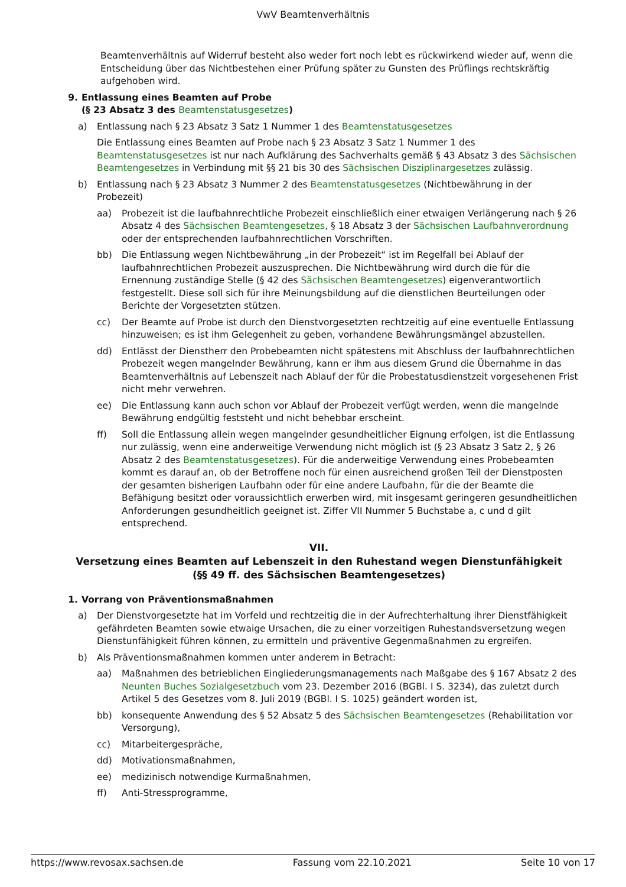VwV Beamtenverhältnis
Beamtenverhältnis auf Widerruf besteht also weder fort noch lebt es rückwirkend wieder auf, wenn die Entscheidung über das Nichtbestehen einer Prüfung später zu Gunsten des Prüflings rechtskräftig aufgehoben wird.
9. Entlassung eines Beamten auf Probe
(§ 23 Absatz 3 des Beamtenstatusgesetzes)
a) Entlassung nach § 23 Absatz 3 Satz 1 Nummer 1 des Beamtenstatusgesetzes
Die Entlassung eines Beamten auf Probe nach § 23 Absatz 3 Satz 1 Nummer 1 des Beamtenstatusgesetzes ist nur nach Aufklärung des Sachverhalts gemäß § 43 Absatz 3 des Sächsischen Beamtengesetzes in Verbindung mit §§ 21 bis 30 des Sächsischen Disziplinargesetzes zulässig.
b) Entlassung nach § 23 Absatz 3 Nummer 2 des Beamtenstatusgesetzes (Nichtbewährung in der Probezeit)
aa) Probezeit ist die laufbahnrechtliche Probezeit einschließlich einer etwaigen Verlängerung nach § 26 Absatz 4 des Sächsischen Beamtengesetzes, § 18 Absatz 3 der Sächsischen Laufbahnverordnung oder der entsprechenden laufbahnrechtlichen Vorschriften.
bb) Die Entlassung wegen Nichtbewährung „in der Probezeit“ ist im Regelfall bei Ablauf der laufbahnrechtlichen Probezeit auszusprechen. Die Nichtbewährung wird durch die für die Ernennung zuständige Stelle (§ 42 des Sächsischen Beamtengesetzes) eigenverantwortlich festgestellt. Diese soll sich für ihre Meinungsbildung auf die dienstlichen Beurteilungen oder Berichte der Vorgesetzten stützen.
cc) Der Beamte auf Probe ist durch den Dienstvorgesetzten rechtzeitig auf eine eventuelle Entlassung hinzuweisen; es ist ihm Gelegenheit zu geben, vorhandene Bewährungsmängel abzustellen.
dd) Entlässt der Dienstherr den Probebeamten nicht spätestens mit Abschluss der laufbahnrechtlichen Probezeit wegen mangelnder Bewährung, kann er ihm aus diesem Grund die Übernahme in das Beamtenverhältnis auf Lebenszeit nach Ablauf der für die Probestatusdienstzeit vorgesehenen Frist nicht mehr verwehren.
ee) Die Entlassung kann auch schon vor Ablauf der Probezeit verfügt werden, wenn die mangelnde Bewährung endgültig feststeht und nicht behebbar erscheint.
ff) Soll die Entlassung allein wegen mangelnder gesundheitlicher Eignung erfolgen, ist die Entlassung nur zulässig, wenn eine anderweitige Verwendung nicht möglich ist (§ 23 Absatz 3 Satz 2, § 26 Absatz 2 des Beamtenstatusgesetzes). Für die anderweitige Verwendung eines Probebeamten kommt es darauf an, ob der Betroffene noch für einen ausreichend großen Teil der Dienstposten der gesamten bisherigen Laufbahn oder für eine andere Laufbahn, für die der Beamte die Befähigung besitzt oder voraussichtlich erwerben wird, mit insgesamt geringeren gesundheitlichen Anforderungen gesundheitlich geeignet ist. Ziffer VII Nummer 5 Buchstabe a, c und d gilt entsprechend.
VII.
Versetzung eines Beamten auf Lebenszeit in den Ruhestand wegen Dienstunfähigkeit
(§§ 49 ff. des Sächsischen Beamtengesetzes)
1. Vorrang von Präventionsmaßnahmen
a) Der Dienstvorgesetzte hat im Vorfeld und rechtzeitig die in der Aufrechterhaltung ihrer Dienstfähigkeit gefährdeten Beamten sowie etwaige Ursachen, die zu einer vorzeitigen Ruhestandsversetzung wegen Dienstunfähigkeit führen können, zu ermitteln und präventive Gegenmaßnahmen zu ergreifen.
b) Als Präventionsmaßnahmen kommen unter anderem in Betracht:
aa) Maßnahmen des betrieblichen Eingliederungsmanagements nach Maßgabe des § 167 Absatz 2 des Neunten Buches Sozialgesetzbuch vom 23. Dezember 2016 (BGBl. I S. 3234), das zuletzt durch Artikel 5 des Gesetzes vom 8. Juli 2019 (BGBl. I S. 1025) geändert worden ist,
bb) konsequente Anwendung des § 52 Absatz 5 des Sächsischen Beamtengesetzes (Rehabilitation vor Versorgung),
cc) Mitarbeitergespräche,
dd) Motivationsmaßnahmen,
ee) medizinisch notwendige Kurmaßnahmen,
ff) Anti-Stressprogramme,
https://www.revosax.sachsen.de Fassung vom 22.10.2021 Seite 10 von 17